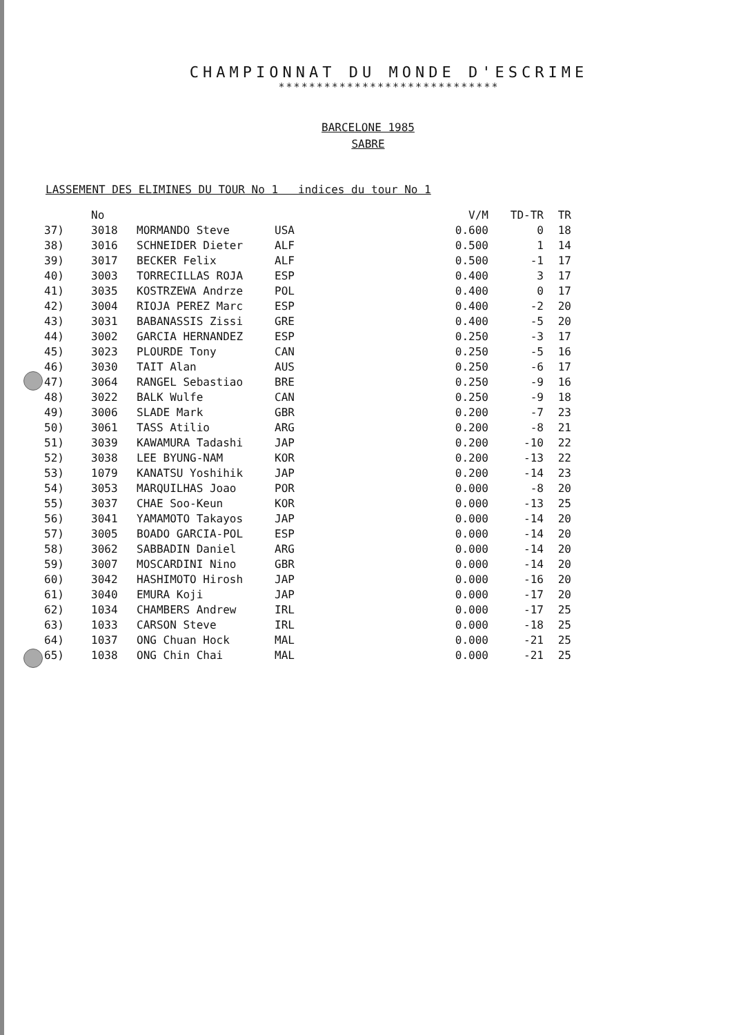CHAMPIONNAT DU MONDE D'ESCRIME
*****************************
BARCELONE 1985
SABRE
LASSEMENT DES ELIMINES DU TOUR No 1 indices du tour No 1
| | No | | | | V/M | TD-TR | TR |
| --- | --- | --- | --- | --- | --- | --- | --- |
| 37) | 3018 | MORMANDO Steve | USA | | 0.600 | 0 | 18 |
| 38) | 3016 | SCHNEIDER Dieter | ALF | | 0.500 | 1 | 14 |
| 39) | 3017 | BECKER Felix | ALF | | 0.500 | -1 | 17 |
| 40) | 3003 | TORRECILLAS ROJA | ESP | | 0.400 | 3 | 17 |
| 41) | 3035 | KOSTRZEWA Andrze | POL | | 0.400 | 0 | 17 |
| 42) | 3004 | RIOJA PEREZ Marc | ESP | | 0.400 | -2 | 20 |
| 43) | 3031 | BABANASSIS Zissi | GRE | | 0.400 | -5 | 20 |
| 44) | 3002 | GARCIA HERNANDEZ | ESP | | 0.250 | -3 | 17 |
| 45) | 3023 | PLOURDE Tony | CAN | | 0.250 | -5 | 16 |
| 46) | 3030 | TAIT Alan | AUS | | 0.250 | -6 | 17 |
| 47) | 3064 | RANGEL Sebastiao | BRE | | 0.250 | -9 | 16 |
| 48) | 3022 | BALK Wulfe | CAN | | 0.250 | -9 | 18 |
| 49) | 3006 | SLADE Mark | GBR | | 0.200 | -7 | 23 |
| 50) | 3061 | TASS Atilio | ARG | | 0.200 | -8 | 21 |
| 51) | 3039 | KAWAMURA Tadashi | JAP | | 0.200 | -10 | 22 |
| 52) | 3038 | LEE BYUNG-NAM | KOR | | 0.200 | -13 | 22 |
| 53) | 1079 | KANATSU Yoshihik | JAP | | 0.200 | -14 | 23 |
| 54) | 3053 | MARQUILHAS Joao | POR | | 0.000 | -8 | 20 |
| 55) | 3037 | CHAE Soo-Keun | KOR | | 0.000 | -13 | 25 |
| 56) | 3041 | YAMAMOTO Takayos | JAP | | 0.000 | -14 | 20 |
| 57) | 3005 | BOADO GARCIA-POL | ESP | | 0.000 | -14 | 20 |
| 58) | 3062 | SABBADIN Daniel | ARG | | 0.000 | -14 | 20 |
| 59) | 3007 | MOSCARDINI Nino | GBR | | 0.000 | -14 | 20 |
| 60) | 3042 | HASHIMOTO Hirosh | JAP | | 0.000 | -16 | 20 |
| 61) | 3040 | EMURA Koji | JAP | | 0.000 | -17 | 20 |
| 62) | 1034 | CHAMBERS Andrew | IRL | | 0.000 | -17 | 25 |
| 63) | 1033 | CARSON Steve | IRL | | 0.000 | -18 | 25 |
| 64) | 1037 | ONG Chuan Hock | MAL | | 0.000 | -21 | 25 |
| 65) | 1038 | ONG Chin Chai | MAL | | 0.000 | -21 | 25 |